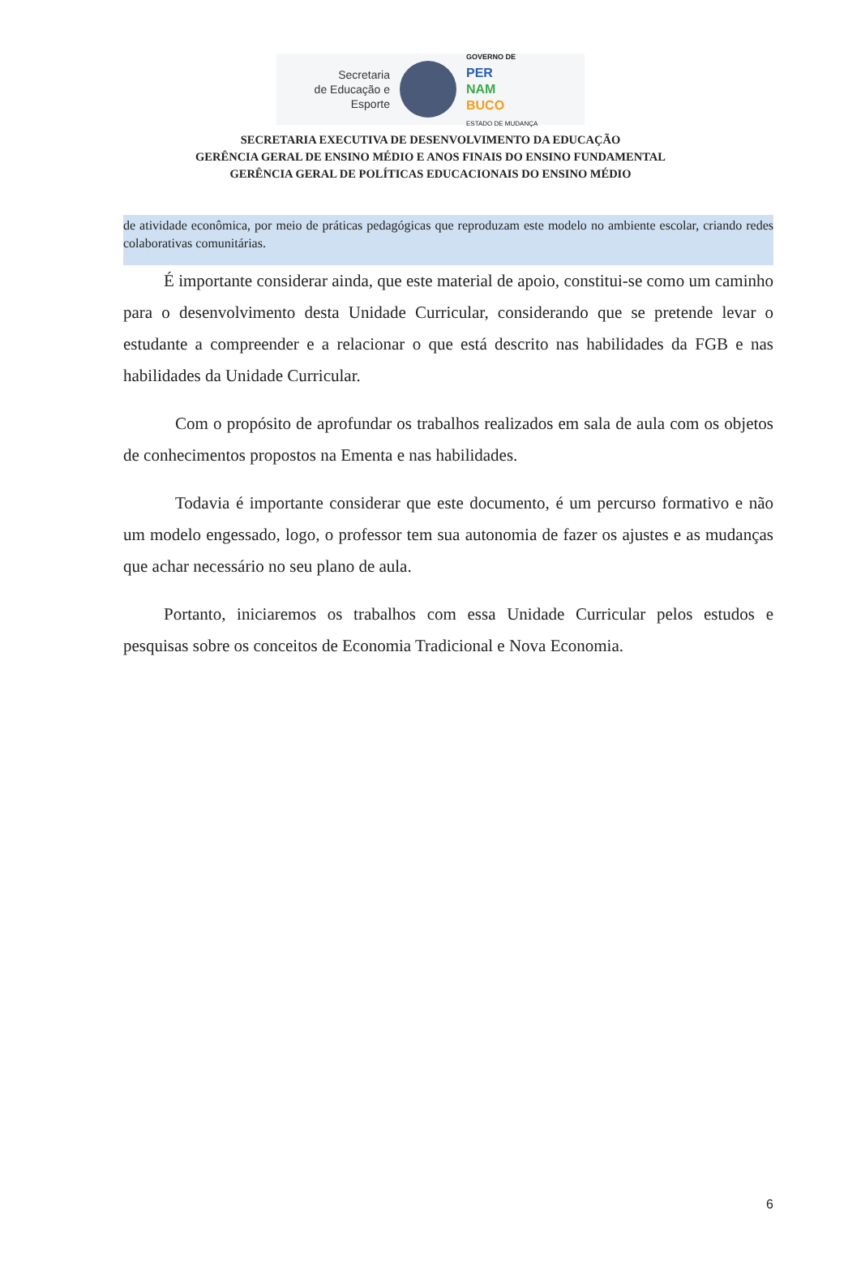Secretaria
de Educação e
Esporte
GOVERNO DE
PER
NAM
BUCO
ESTADO DE MUDANÇA
SECRETARIA EXECUTIVA DE DESENVOLVIMENTO DA EDUCAÇÃO
GERÊNCIA GERAL DE ENSINO MÉDIO E ANOS FINAIS DO ENSINO FUNDAMENTAL
GERÊNCIA GERAL DE POLÍTICAS EDUCACIONAIS DO ENSINO MÉDIO
de atividade econômica, por meio de práticas pedagógicas que reproduzam este modelo no ambiente escolar, criando redes colaborativas comunitárias.
É importante considerar ainda, que este material de apoio, constitui-se como um caminho para o desenvolvimento desta Unidade Curricular, considerando que se pretende levar o estudante a compreender e a relacionar o que está descrito nas habilidades da FGB e nas habilidades da Unidade Curricular.
Com o propósito de aprofundar os trabalhos realizados em sala de aula com os objetos de conhecimentos propostos na Ementa e nas habilidades.
Todavia é importante considerar que este documento, é um percurso formativo e não um modelo engessado, logo, o professor tem sua autonomia de fazer os ajustes e as mudanças que achar necessário no seu plano de aula.
Portanto, iniciaremos os trabalhos com essa Unidade Curricular pelos estudos e pesquisas sobre os conceitos de Economia Tradicional e Nova Economia.
6